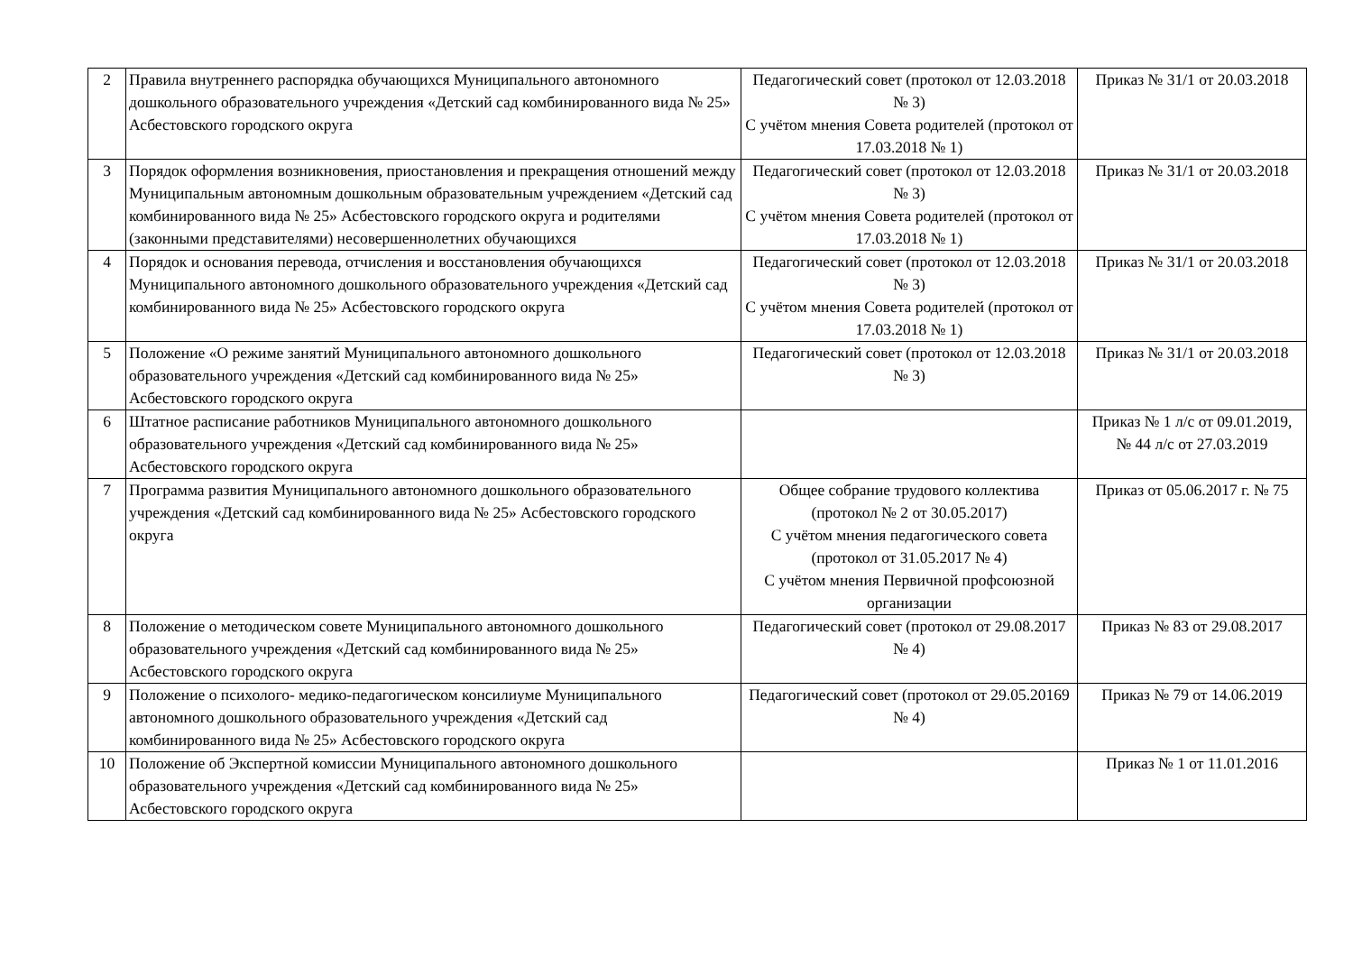| 2 | Правила внутреннего распорядка обучающихся Муниципального автономного дошкольного образовательного учреждения «Детский сад комбинированного вида № 25» Асбестовского городского округа | Педагогический совет (протокол от 12.03.2018 № 3) С учётом мнения Совета родителей (протокол от 17.03.2018 № 1) | Приказ № 31/1 от 20.03.2018 |
| 3 | Порядок оформления возникновения, приостановления и прекращения отношений между Муниципальным автономным дошкольным образовательным учреждением «Детский сад комбинированного вида № 25» Асбестовского городского округа и родителями (законными представителями) несовершеннолетних обучающихся | Педагогический совет (протокол от 12.03.2018 № 3) С учётом мнения Совета родителей (протокол от 17.03.2018 № 1) | Приказ № 31/1 от 20.03.2018 |
| 4 | Порядок и основания перевода, отчисления и восстановления обучающихся Муниципального автономного дошкольного образовательного учреждения «Детский сад комбинированного вида № 25» Асбестовского городского округа | Педагогический совет (протокол от 12.03.2018 № 3) С учётом мнения Совета родителей (протокол от 17.03.2018 № 1) | Приказ № 31/1 от 20.03.2018 |
| 5 | Положение «О режиме занятий Муниципального автономного дошкольного образовательного учреждения «Детский сад комбинированного вида № 25» Асбестовского городского округа | Педагогический совет (протокол от 12.03.2018 № 3) | Приказ № 31/1 от 20.03.2018 |
| 6 | Штатное расписание работников Муниципального автономного дошкольного образовательного учреждения «Детский сад комбинированного вида № 25» Асбестовского городского округа | | Приказ № 1 л/с от 09.01.2019, № 44 л/с от 27.03.2019 |
| 7 | Программа развития Муниципального автономного дошкольного образовательного учреждения «Детский сад комбинированного вида № 25» Асбестовского городского округа | Общее собрание трудового коллектива (протокол № 2 от 30.05.2017) С учётом мнения педагогического совета (протокол от 31.05.2017 № 4) С учётом мнения Первичной профсоюзной организации | Приказ от 05.06.2017 г. № 75 |
| 8 | Положение о методическом совете Муниципального автономного дошкольного образовательного учреждения «Детский сад комбинированного вида № 25» Асбестовского городского округа | Педагогический совет (протокол от 29.08.2017 № 4) | Приказ № 83 от 29.08.2017 |
| 9 | Положение о психолого- медико-педагогическом консилиуме Муниципального автономного дошкольного образовательного учреждения «Детский сад комбинированного вида № 25» Асбестовского городского округа | Педагогический совет (протокол от 29.05.20169 № 4) | Приказ № 79 от 14.06.2019 |
| 10 | Положение об Экспертной комиссии Муниципального автономного дошкольного образовательного учреждения «Детский сад комбинированного вида № 25» Асбестовского городского округа | | Приказ № 1 от 11.01.2016 |